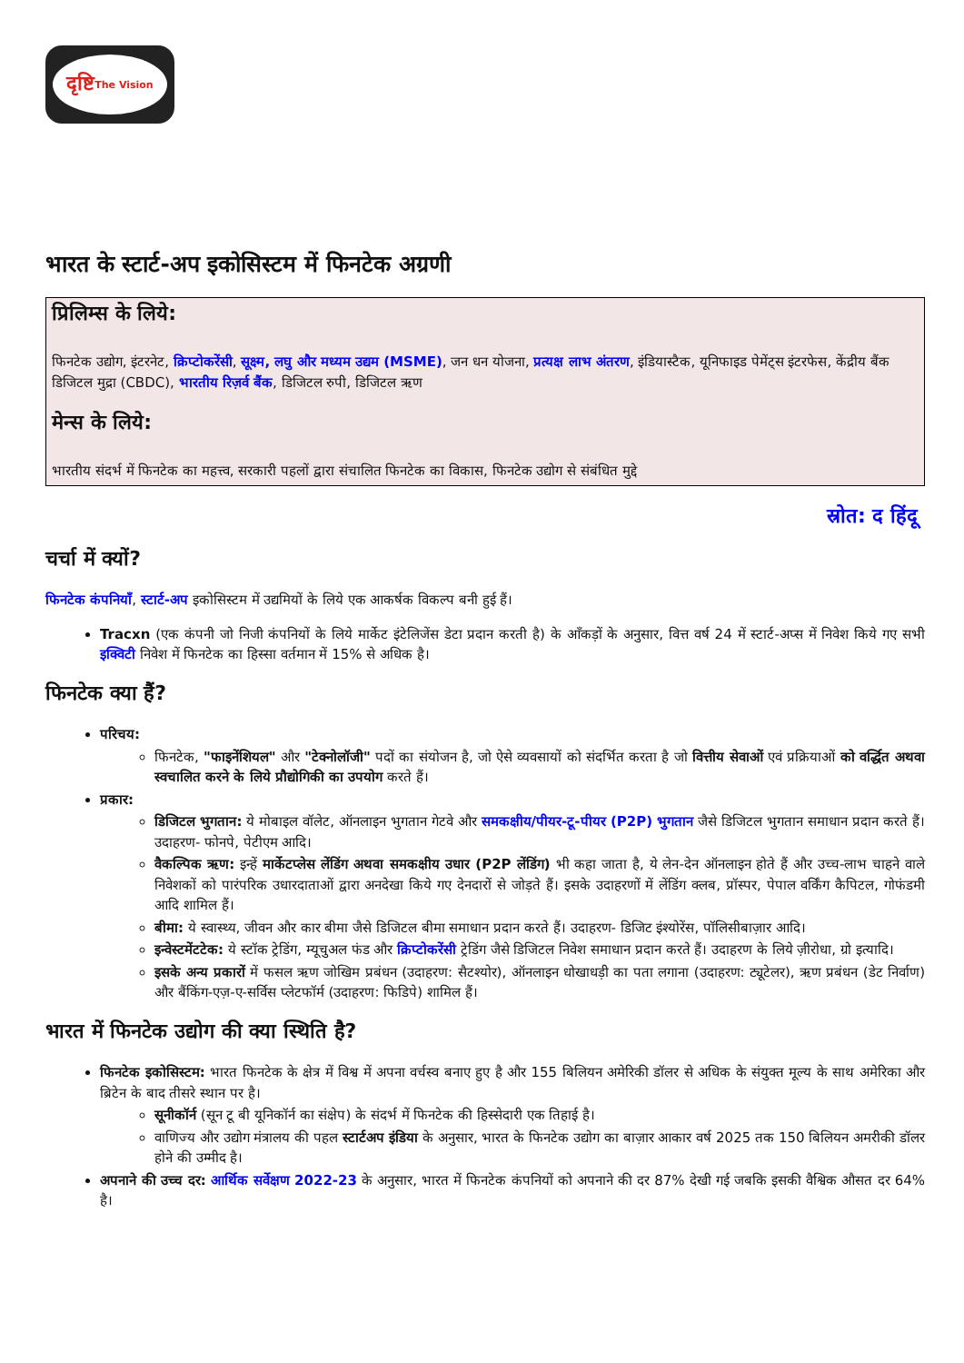दृष्टि The Vision
भारत के स्टार्ट-अप इकोसिस्टम में फिनटेक अग्रणी
प्रिलिम्स के लिये:
फिनटेक उद्योग, इंटरनेट, क्रिप्टोकरेंसी, सूक्ष्म, लघु और मध्यम उद्यम (MSME), जन धन योजना, प्रत्यक्ष लाभ अंतरण, इंडियास्टैक, यूनिफाइड पेमेंट्स इंटरफेस, केंद्रीय बैंक डिजिटल मुद्रा (CBDC), भारतीय रिज़र्व बैंक, डिजिटल रुपी, डिजिटल ऋण
मेन्स के लिये:
भारतीय संदर्भ में फिनटेक का महत्त्व, सरकारी पहलों द्वारा संचालित फिनटेक का विकास, फिनटेक उद्योग से संबंधित मुद्दे
स्रोत: द हिंदू
चर्चा में क्यों?
फिनटेक कंपनियाँ, स्टार्ट-अप इकोसिस्टम में उद्यमियों के लिये एक आकर्षक विकल्प बनी हुई हैं।
Tracxn (एक कंपनी जो निजी कंपनियों के लिये मार्केट इंटेलिजेंस डेटा प्रदान करती है) के आँकड़ों के अनुसार, वित्त वर्ष 24 में स्टार्ट-अप्स में निवेश किये गए सभी इक्विटी निवेश में फिनटेक का हिस्सा वर्तमान में 15% से अधिक है।
फिनटेक क्या हैं?
परिचय:
फिनटेक, "फाइनेंशियल" और "टेक्नोलॉजी" पदों का संयोजन है, जो ऐसे व्यवसायों को संदर्भित करता है जो वित्तीय सेवाओं एवं प्रक्रियाओं को वर्द्धित अथवा स्वचालित करने के लिये प्रौद्योगिकी का उपयोग करते हैं।
प्रकार:
डिजिटल भुगतान: ये मोबाइल वॉलेट, ऑनलाइन भुगतान गेटवे और समकक्षीय/पीयर-टू-पीयर (P2P) भुगतान जैसे डिजिटल भुगतान समाधान प्रदान करते हैं। उदाहरण- फोनपे, पेटीएम आदि।
वैकल्पिक ऋण: इन्हें मार्केटप्लेस लेंडिंग अथवा समकक्षीय उधार (P2P लेंडिंग) भी कहा जाता है, ये लेन-देन ऑनलाइन होते हैं और उच्च-लाभ चाहने वाले निवेशकों को पारंपरिक उधारदाताओं द्वारा अनदेखा किये गए देनदारों से जोड़ते हैं। इसके उदाहरणों में लेंडिंग क्लब, प्रॉस्पर, पेपाल वर्किंग कैपिटल, गोफंडमी आदि शामिल हैं।
बीमा: ये स्वास्थ्य, जीवन और कार बीमा जैसे डिजिटल बीमा समाधान प्रदान करते हैं। उदाहरण- डिजिट इंश्योरेंस, पॉलिसीबाज़ार आदि।
इन्वेस्टमेंटटेक: ये स्टॉक ट्रेडिंग, म्यूचुअल फंड और क्रिप्टोकरेंसी ट्रेडिंग जैसे डिजिटल निवेश समाधान प्रदान करते हैं। उदाहरण के लिये ज़ीरोधा, ग्रो इत्यादि।
इसके अन्य प्रकारों में फसल ऋण जोखिम प्रबंधन (उदाहरण: सैटश्योर), ऑनलाइन धोखाधड़ी का पता लगाना (उदाहरण: ट्यूटेलर), ऋण प्रबंधन (डेट निर्वाण) और बैंकिंग-एज़-ए-सर्विस प्लेटफॉर्म (उदाहरण: फिडिपे) शामिल हैं।
भारत में फिनटेक उद्योग की क्या स्थिति है?
फिनटेक इकोसिस्टम: भारत फिनटेक के क्षेत्र में विश्व में अपना वर्चस्व बनाए हुए है और 155 बिलियन अमेरिकी डॉलर से अधिक के संयुक्त मूल्य के साथ अमेरिका और ब्रिटेन के बाद तीसरे स्थान पर है।
सूनीकॉर्न (सून टू बी यूनिकॉर्न का संक्षेप) के संदर्भ में फिनटेक की हिस्सेदारी एक तिहाई है।
वाणिज्य और उद्योग मंत्रालय की पहल स्टार्टअप इंडिया के अनुसार, भारत के फिनटेक उद्योग का बाज़ार आकार वर्ष 2025 तक 150 बिलियन अमरीकी डॉलर होने की उम्मीद है।
अपनाने की उच्च दर: आर्थिक सर्वेक्षण 2022-23 के अनुसार, भारत में फिनटेक कंपनियों को अपनाने की दर 87% देखी गई जबकि इसकी वैश्विक औसत दर 64% है।